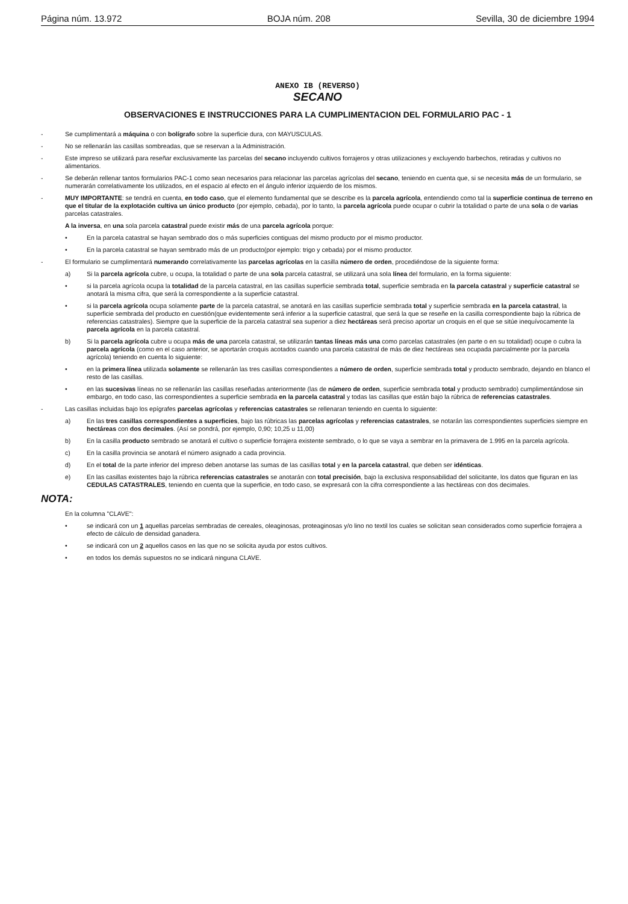Página núm. 13.972 BOJA núm. 208 Sevilla, 30 de diciembre 1994
ANEXO IB (REVERSO)
SECANO
OBSERVACIONES E INSTRUCCIONES PARA LA CUMPLIMENTACION DEL FORMULARIO PAC - 1
- Se cumplimentará a máquina o con bolígrafo sobre la superficie dura, con MAYUSCULAS.
- No se rellenarán las casillas sombreadas, que se reservan a la Administración.
- Este impreso se utilizará para reseñar exclusivamente las parcelas del secano incluyendo cultivos forrajeros y otras utilizaciones y excluyendo barbechos, retiradas y cultivos no alimentarios.
- Se deberán rellenar tantos formularios PAC-1 como sean necesarios para relacionar las parcelas agrícolas del secano, teniendo en cuenta que, si se necesita más de un formulario, se numerarán correlativamente los utilizados, en el espacio al efecto en el ángulo inferior izquierdo de los mismos.
- MUY IMPORTANTE: se tendrá en cuenta, en todo caso, que el elemento fundamental que se describe es la parcela agrícola, entendiendo como tal la superficie continua de terreno en que el titular de la explotación cultiva un único producto (por ejemplo, cebada), por lo tanto, la parcela agrícola puede ocupar o cubrir la totalidad o parte de una sola o de varias parcelas catastrales.
A la inversa, en una sola parcela catastral puede existir más de una parcela agrícola porque:
• En la parcela catastral se hayan sembrado dos o más superficies contiguas del mismo producto por el mismo productor.
• En la parcela catastral se hayan sembrado más de un producto(por ejemplo: trigo y cebada) por el mismo productor.
- El formulario se cumplimentará numerando correlativamente las parcelas agrícolas en la casilla número de orden, procediéndose de la siguiente forma:
a) Si la parcela agrícola cubre, u ocupa, la totalidad o parte de una sola parcela catastral, se utilizará una sola línea del formulario, en la forma siguiente:
• si la parcela agrícola ocupa la totalidad de la parcela catastral, en las casillas superficie sembrada total, superficie sembrada en la parcela catastral y superficie catastral se anotará la misma cifra, que será la correspondiente a la superficie catastral.
• si la parcela agrícola ocupa solamente parte de la parcela catastral, se anotará en las casillas superficie sembrada total y superficie sembrada en la parcela catastral, la superficie sembrada del producto en cuestión(que evidentemente será inferior a la superficie catastral, que será la que se reseñe en la casilla correspondiente bajo la rúbrica de referencias catastrales). Siempre que la superficie de la parcela catastral sea superior a diez hectáreas será preciso aportar un croquis en el que se sitúe inequívocamente la parcela agrícola en la parcela catastral.
b) Si la parcela agrícola cubre u ocupa más de una parcela catastral, se utilizarán tantas líneas más una como parcelas catastrales (en parte o en su totalidad) ocupe o cubra la parcela agrícola (como en el caso anterior, se aportarán croquis acotados cuando una parcela catastral de más de diez hectáreas sea ocupada parcialmente por la parcela agrícola) teniendo en cuenta lo siguiente:
• en la primera línea utilizada solamente se rellenarán las tres casillas correspondientes a número de orden, superficie sembrada total y producto sembrado, dejando en blanco el resto de las casillas.
• en las sucesivas líneas no se rellenarán las casillas reseñadas anteriormente (las de número de orden, superficie sembrada total y producto sembrado) cumplimentándose sin embargo, en todo caso, las correspondientes a superficie sembrada en la parcela catastral y todas las casillas que están bajo la rúbrica de referencias catastrales.
- Las casillas incluidas bajo los epígrafes parcelas agrícolas y referencias catastrales se rellenaran teniendo en cuenta lo siguiente:
a) En las tres casillas correspondientes a superficies, bajo las rúbricas las parcelas agrícolas y referencias catastrales, se notarán las correspondientes superficies siempre en hectáreas con dos decimales. (Así se pondrá, por ejemplo, 0,90; 10,25 u 11,00)
b) En la casilla producto sembrado se anotará el cultivo o superficie forrajera existente sembrado, o lo que se vaya a sembrar en la primavera de 1.995 en la parcela agrícola.
c) En la casilla provincia se anotará el número asignado a cada provincia.
d) En el total de la parte inferior del impreso deben anotarse las sumas de las casillas total y en la parcela catastral, que deben ser idénticas.
e) En las casillas existentes bajo la rúbrica referencias catastrales se anotarán con total precisión, bajo la exclusiva responsabilidad del solicitante, los datos que figuran en las CEDULAS CATASTRALES, teniendo en cuenta que la superficie, en todo caso, se expresará con la cifra correspondiente a las hectáreas con dos decimales.
NOTA:
En la columna "CLAVE":
• se indicará con un 1 aquellas parcelas sembradas de cereales, oleaginosas, proteaginosas y/o lino no textil los cuales se solicitan sean considerados como superficie forrajera a efecto de cálculo de densidad ganadera.
• se indicará con un 2 aquellos casos en las que no se solicita ayuda por estos cultivos.
• en todos los demás supuestos no se indicará ninguna CLAVE.